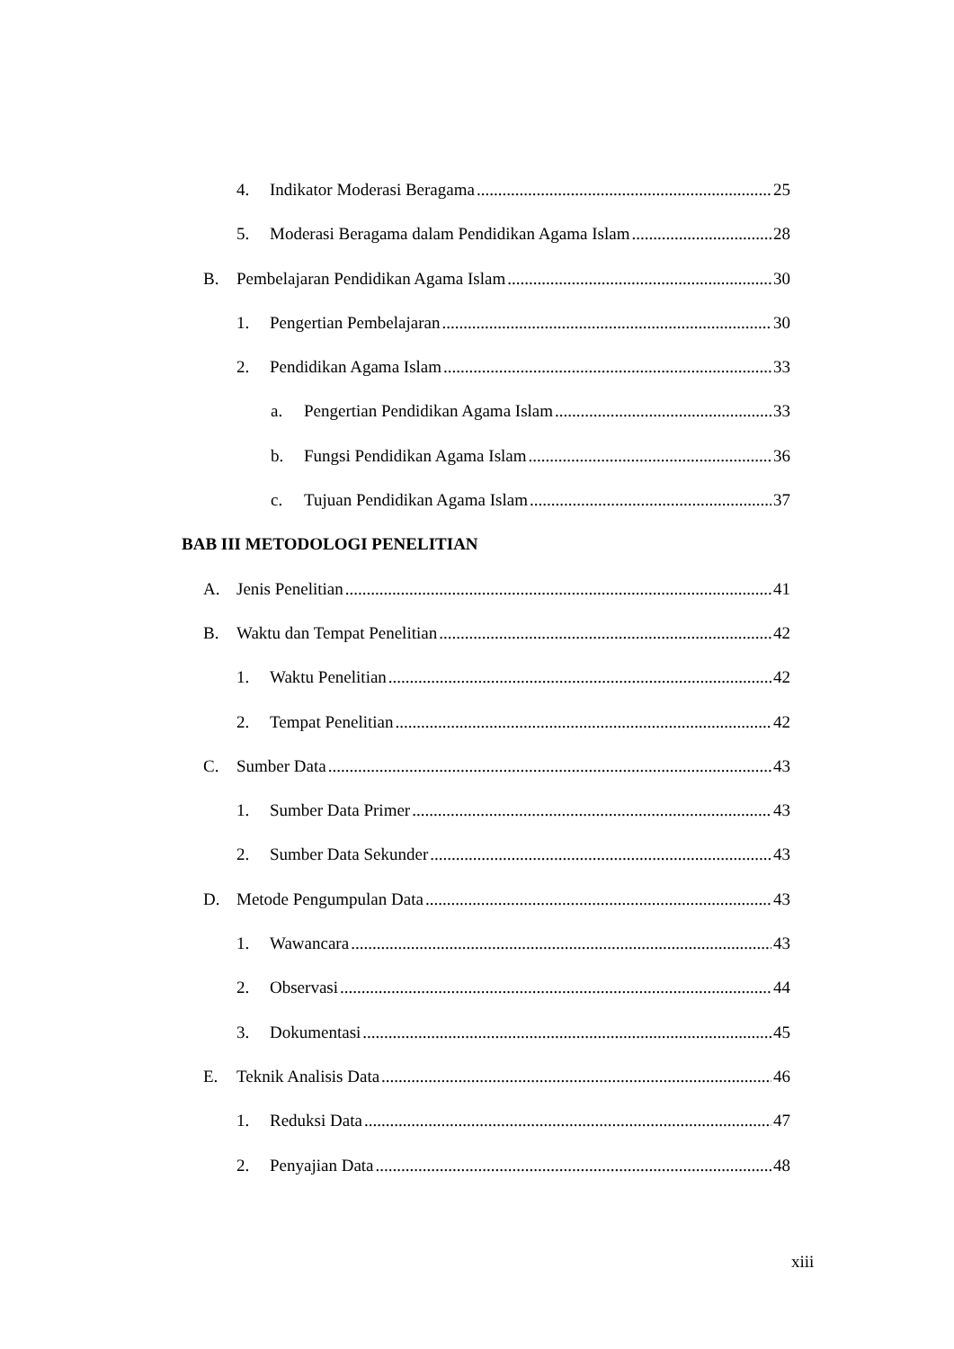4. Indikator Moderasi Beragama 25
5. Moderasi Beragama dalam Pendidikan Agama Islam 28
B. Pembelajaran Pendidikan Agama Islam 30
1. Pengertian Pembelajaran 30
2. Pendidikan Agama Islam 33
a. Pengertian Pendidikan Agama Islam 33
b. Fungsi Pendidikan Agama Islam 36
c. Tujuan Pendidikan Agama Islam 37
BAB III METODOLOGI PENELITIAN
A. Jenis Penelitian 41
B. Waktu dan Tempat Penelitian 42
1. Waktu Penelitian 42
2. Tempat Penelitian 42
C. Sumber Data 43
1. Sumber Data Primer 43
2. Sumber Data Sekunder 43
D. Metode Pengumpulan Data 43
1. Wawancara 43
2. Observasi 44
3. Dokumentasi 45
E. Teknik Analisis Data 46
1. Reduksi Data 47
2. Penyajian Data 48
xiii